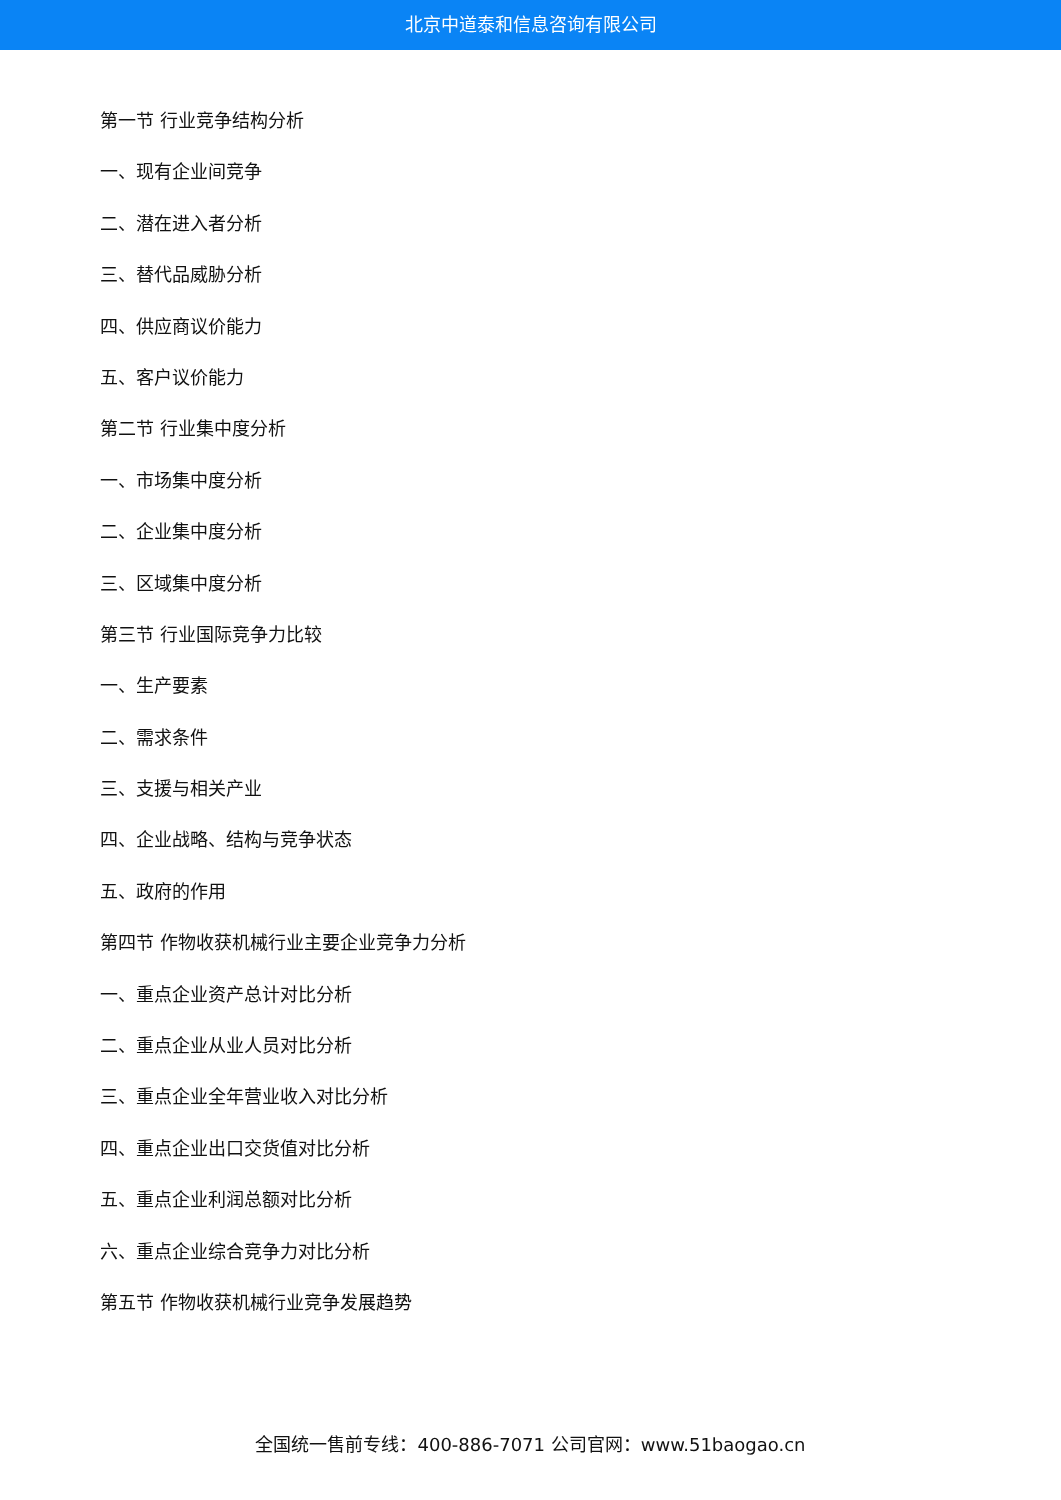北京中道泰和信息咨询有限公司
第一节 行业竞争结构分析
一、现有企业间竞争
二、潜在进入者分析
三、替代品威胁分析
四、供应商议价能力
五、客户议价能力
第二节 行业集中度分析
一、市场集中度分析
二、企业集中度分析
三、区域集中度分析
第三节 行业国际竞争力比较
一、生产要素
二、需求条件
三、支援与相关产业
四、企业战略、结构与竞争状态
五、政府的作用
第四节 作物收获机械行业主要企业竞争力分析
一、重点企业资产总计对比分析
二、重点企业从业人员对比分析
三、重点企业全年营业收入对比分析
四、重点企业出口交货值对比分析
五、重点企业利润总额对比分析
六、重点企业综合竞争力对比分析
第五节 作物收获机械行业竞争发展趋势
全国统一售前专线：400-886-7071 公司官网：www.51baogao.cn